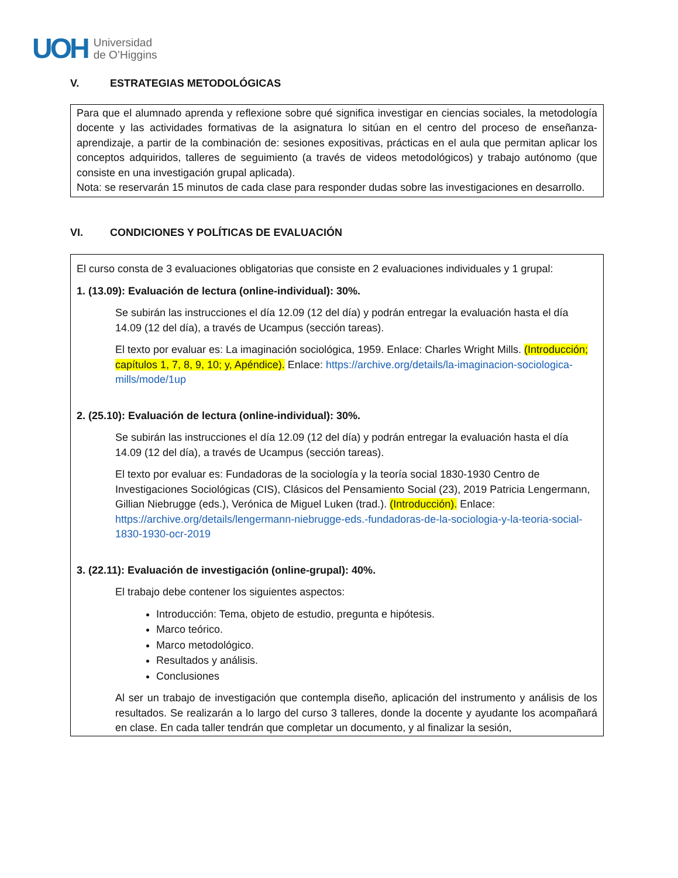UOH Universidad
de O’Higgins
V. ESTRATEGIAS METODOLÓGICAS
Para que el alumnado aprenda y reflexione sobre qué significa investigar en ciencias sociales, la metodología docente y las actividades formativas de la asignatura lo sitúan en el centro del proceso de enseñanza-aprendizaje, a partir de la combinación de: sesiones expositivas, prácticas en el aula que permitan aplicar los conceptos adquiridos, talleres de seguimiento (a través de videos metodológicos) y trabajo autónomo (que consiste en una investigación grupal aplicada).
Nota: se reservarán 15 minutos de cada clase para responder dudas sobre las investigaciones en desarrollo.
VI. CONDICIONES Y POLÍTICAS DE EVALUACIÓN
El curso consta de 3 evaluaciones obligatorias que consiste en 2 evaluaciones individuales y 1 grupal:
1. (13.09): Evaluación de lectura (online-individual): 30%.
Se subirán las instrucciones el día 12.09 (12 del día) y podrán entregar la evaluación hasta el día 14.09 (12 del día), a través de Ucampus (sección tareas).
El texto por evaluar es: La imaginación sociológica, 1959. Enlace: Charles Wright Mills. (Introducción; capítulos 1, 7, 8, 9, 10; y, Apéndice). Enlace: https://archive.org/details/la-imaginacion-sociologica-mills/mode/1up
2. (25.10): Evaluación de lectura (online-individual): 30%.
Se subirán las instrucciones el día 12.09 (12 del día) y podrán entregar la evaluación hasta el día 14.09 (12 del día), a través de Ucampus (sección tareas).
El texto por evaluar es: Fundadoras de la sociología y la teoría social 1830-1930 Centro de Investigaciones Sociológicas (CIS), Clásicos del Pensamiento Social (23), 2019 Patricia Lengermann, Gillian Niebrugge (eds.), Verónica de Miguel Luken (trad.). (Introducción). Enlace: https://archive.org/details/lengermann-niebrugge-eds.-fundadoras-de-la-sociologia-y-la-teoria-social-1830-1930-ocr-2019
3. (22.11): Evaluación de investigación (online-grupal): 40%.
El trabajo debe contener los siguientes aspectos:
Introducción: Tema, objeto de estudio, pregunta e hipótesis.
Marco teórico.
Marco metodológico.
Resultados y análisis.
Conclusiones
Al ser un trabajo de investigación que contempla diseño, aplicación del instrumento y análisis de los resultados. Se realizarán a lo largo del curso 3 talleres, donde la docente y ayudante los acompañará en clase. En cada taller tendrán que completar un documento, y al finalizar la sesión,